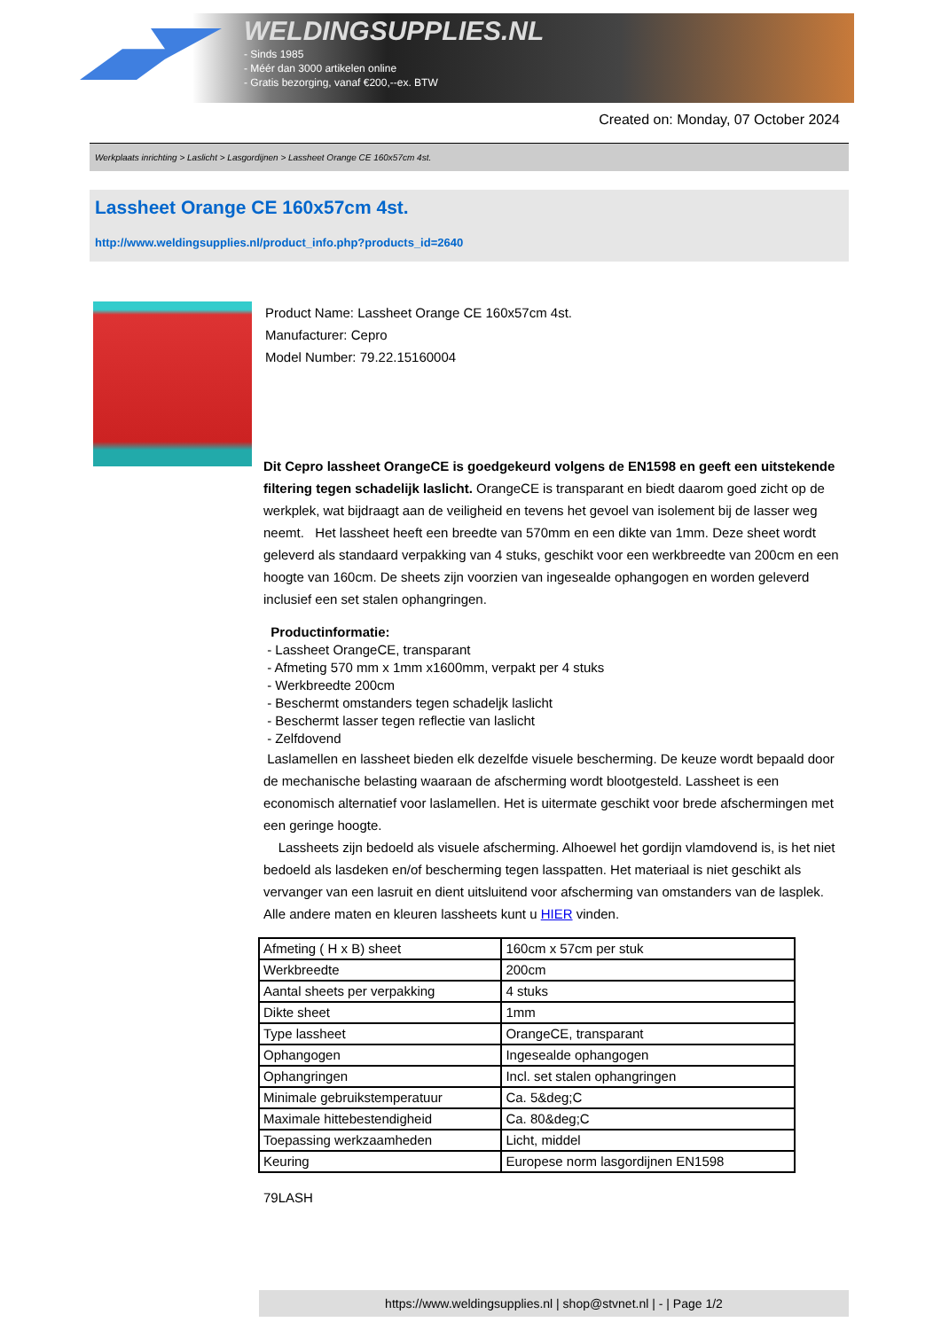WELDINGSUPPLIES.NL
- Sinds 1985
- Méér dan 3000 artikelen online
- Gratis bezorging, vanaf €200,--ex. BTW
Created on: Monday, 07 October 2024
Werkplaats inrichting > Laslicht > Lasgordijnen > Lassheet Orange CE 160x57cm 4st.
Lassheet Orange CE 160x57cm 4st.
http://www.weldingsupplies.nl/product_info.php?products_id=2640
Product Name: Lassheet Orange CE 160x57cm 4st.
Manufacturer: Cepro
Model Number: 79.22.15160004
Dit Cepro lassheet OrangeCE is goedgekeurd volgens de EN1598 en geeft een uitstekende filtering tegen schadelijk laslicht. OrangeCE is transparant en biedt daarom goed zicht op de werkplek, wat bijdraagt aan de veiligheid en tevens het gevoel van isolement bij de lasser weg neemt. Het lassheet heeft een breedte van 570mm en een dikte van 1mm. Deze sheet wordt geleverd als standaard verpakking van 4 stuks, geschikt voor een werkbreedte van 200cm en een hoogte van 160cm. De sheets zijn voorzien van ingesealde ophangogen en worden geleverd inclusief een set stalen ophangringen.
Productinformatie:
- Lassheet OrangeCE, transparant
- Afmeting 570 mm x 1mm x1600mm, verpakt per 4 stuks
- Werkbreedte 200cm
- Beschermt omstanders tegen schadeljk laslicht
- Beschermt lasser tegen reflectie van laslicht
- Zelfdovend
Laslamellen en lassheet bieden elk dezelfde visuele bescherming. De keuze wordt bepaald door de mechanische belasting waaraan de afscherming wordt blootgesteld. Lassheet is een economisch alternatief voor laslamellen. Het is uitermate geschikt voor brede afschermingen met een geringe hoogte.
Lassheets zijn bedoeld als visuele afscherming. Alhoewel het gordijn vlamdovend is, is het niet bedoeld als lasdeken en/of bescherming tegen lasspatten. Het materiaal is niet geschikt als vervanger van een lasruit en dient uitsluitend voor afscherming van omstanders van de lasplek. Alle andere maten en kleuren lassheets kunt u HIER vinden.
| Afmeting ( H x B) sheet | 160cm x 57cm per stuk |
| Werkbreedte | 200cm |
| Aantal sheets per verpakking | 4 stuks |
| Dikte sheet | 1mm |
| Type lassheet | OrangeCE, transparant |
| Ophangogen | Ingesealde ophangogen |
| Ophangringen | Incl. set stalen ophangringen |
| Minimale gebruikstemperatuur | Ca. 5&deg;C |
| Maximale hittebestendigheid | Ca. 80&deg;C |
| Toepassing werkzaamheden | Licht, middel |
| Keuring | Europese norm lasgordijnen EN1598 |
79LASH
https://www.weldingsupplies.nl | shop@stvnet.nl | - | Page 1/2